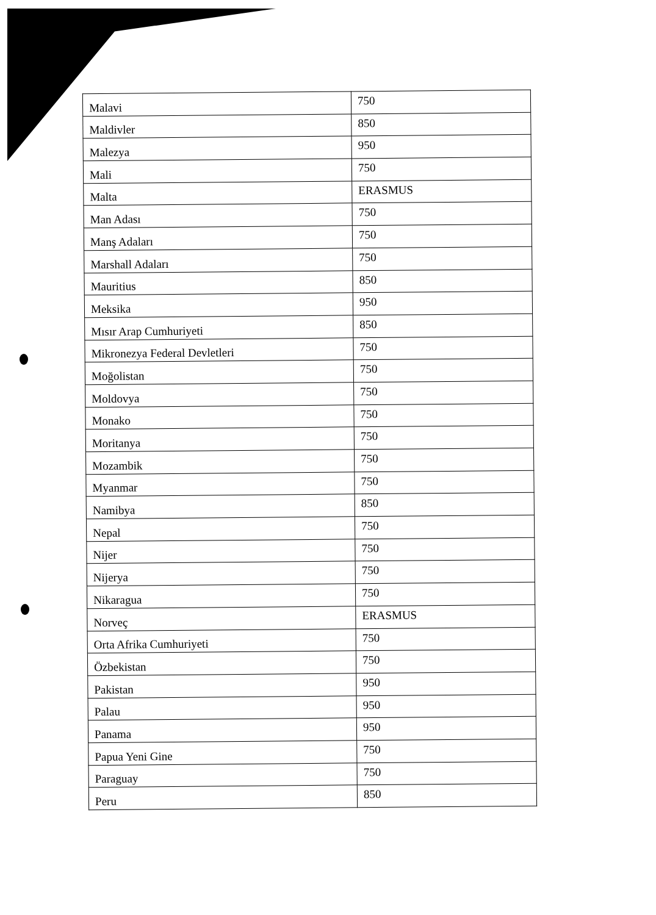| Malavi | 750 |
| Maldivler | 850 |
| Malezya | 950 |
| Mali | 750 |
| Malta | ERASMUS |
| Man Adası | 750 |
| Manş Adaları | 750 |
| Marshall Adaları | 750 |
| Mauritius | 850 |
| Meksika | 950 |
| Mısır Arap Cumhuriyeti | 850 |
| Mikronezya Federal Devletleri | 750 |
| Moğolistan | 750 |
| Moldovya | 750 |
| Monako | 750 |
| Moritanya | 750 |
| Mozambik | 750 |
| Myanmar | 750 |
| Namibya | 850 |
| Nepal | 750 |
| Nijer | 750 |
| Nijerya | 750 |
| Nikaragua | 750 |
| Norveç | ERASMUS |
| Orta Afrika Cumhuriyeti | 750 |
| Özbekistan | 750 |
| Pakistan | 950 |
| Palau | 950 |
| Panama | 950 |
| Papua Yeni Gine | 750 |
| Paraguay | 750 |
| Peru | 850 |